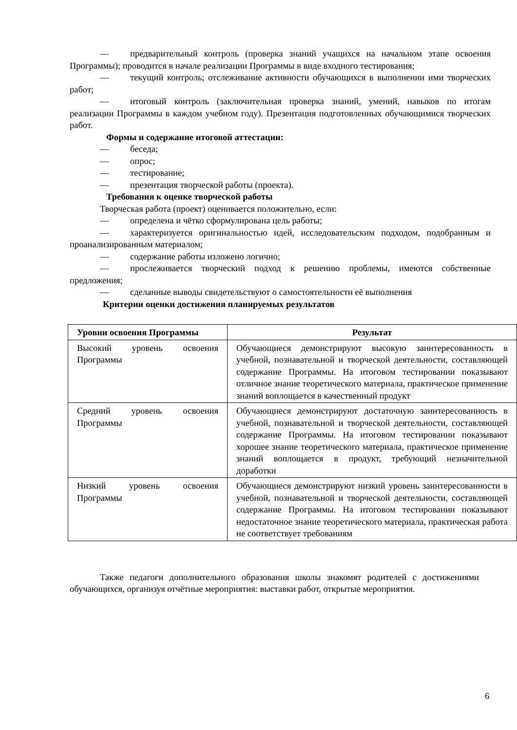— предварительный контроль (проверка знаний учащихся на начальном этапе освоения Программы); проводится в начале реализации Программы в виде входного тестирования;
— текущий контроль; отслеживание активности обучающихся в выполнении ими творческих работ;
— итоговый контроль (заключительная проверка знаний, умений, навыков по итогам реализации Программы в каждом учебном году). Презентация подготовленных обучающимися творческих работ.
Формы и содержание итоговой аттестации:
— беседа;
— опрос;
— тестирование;
— презентация творческой работы (проекта).
Требования к оценке творческой работы
Творческая работа (проект) оценивается положительно, если:
— определена и чётко сформулирована цель работы;
— характеризуется оригинальностью идей, исследовательским подходом, подобранным и проанализированным материалом;
— содержание работы изложено логично;
— прослеживается творческий подход к решению проблемы, имеются собственные предложения;
— сделанные выводы свидетельствуют о самостоятельности её выполнения
Критерии оценки достижения планируемых результатов
| Уровни освоения Программы | Результат |
| --- | --- |
| Высокий уровень освоения Программы | Обучающиеся демонстрируют высокую заинтересованность в учебной, познавательной и творческой деятельности, составляющей содержание Программы. На итоговом тестировании показывают отличное знание теоретического материала, практическое применение знаний воплощается в качественный продукт |
| Средний уровень освоения Программы | Обучающиеся демонстрируют достаточную заинтересованность в учебной, познавательной и творческой деятельности, составляющей содержание Программы. На итоговом тестировании показывают хорошее знание теоретического материала, практическое применение знаний воплощается в продукт, требующий незначительной доработки |
| Низкий уровень освоения Программы | Обучающиеся демонстрируют низкий уровень заинтересованности в учебной, познавательной и творческой деятельности, составляющей содержание Программы. На итоговом тестировании показывают недостаточное знание теоретического материала, практическая работа не соответствует требованиям |
Также педагоги дополнительного образования школы знакомят родителей с достижениями обучающихся, организуя отчётные мероприятия: выставки работ, открытые мероприятия.
6